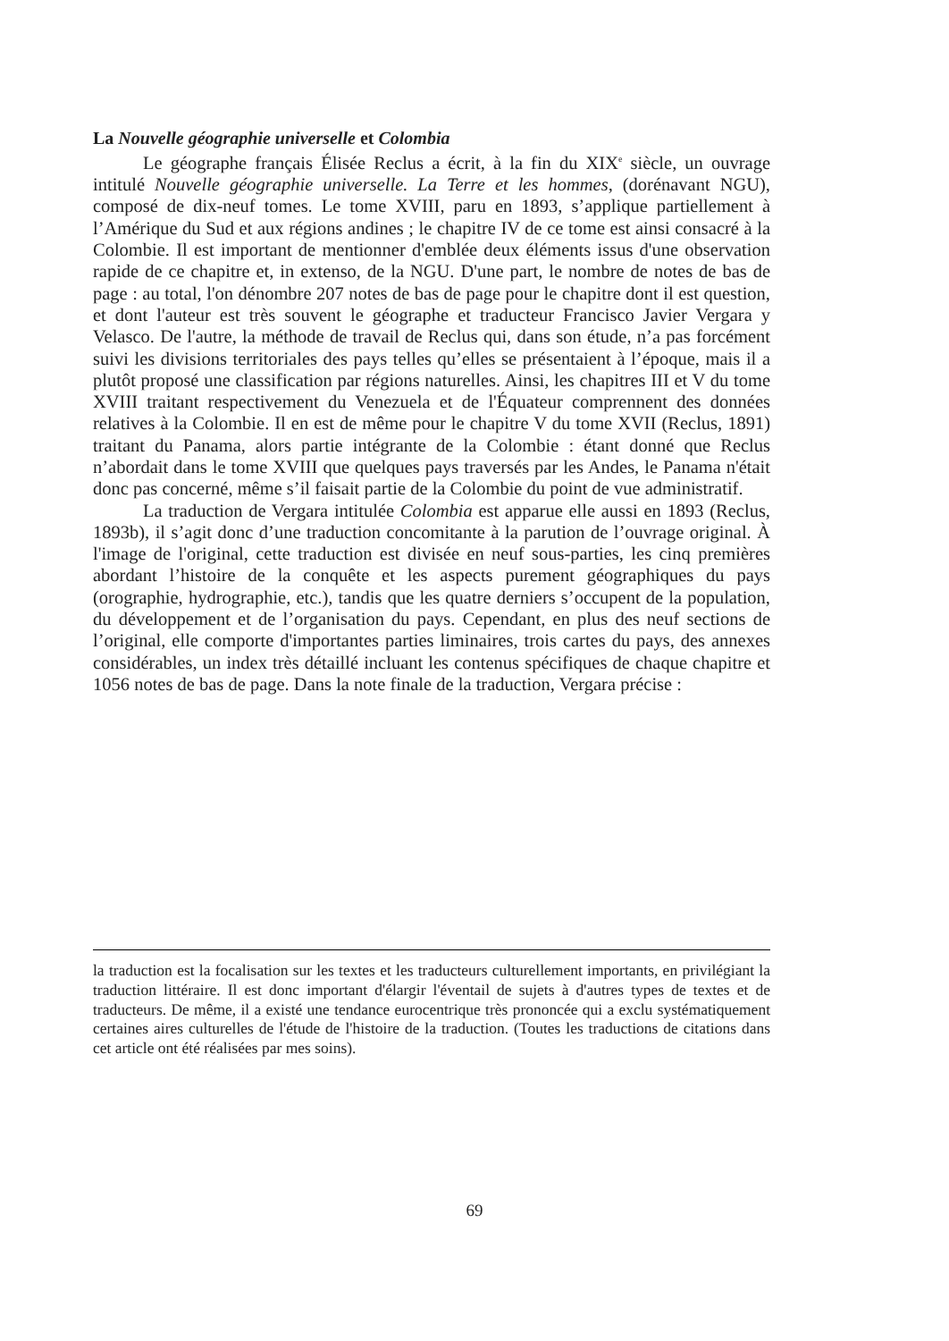La Nouvelle géographie universelle et Colombia
Le géographe français Élisée Reclus a écrit, à la fin du XIX<sup>e</sup> siècle, un ouvrage intitulé Nouvelle géographie universelle. La Terre et les hommes, (dorénavant NGU), composé de dix-neuf tomes. Le tome XVIII, paru en 1893, s’applique partiellement à l’Amérique du Sud et aux régions andines ; le chapitre IV de ce tome est ainsi consacré à la Colombie. Il est important de mentionner d'emblée deux éléments issus d'une observation rapide de ce chapitre et, in extenso, de la NGU. D'une part, le nombre de notes de bas de page : au total, l'on dénombre 207 notes de bas de page pour le chapitre dont il est question, et dont l'auteur est très souvent le géographe et traducteur Francisco Javier Vergara y Velasco. De l'autre, la méthode de travail de Reclus qui, dans son étude, n’a pas forcément suivi les divisions territoriales des pays telles qu’elles se présentaient à l’époque, mais il a plutôt proposé une classification par régions naturelles. Ainsi, les chapitres III et V du tome XVIII traitant respectivement du Venezuela et de l'Équateur comprennent des données relatives à la Colombie. Il en est de même pour le chapitre V du tome XVII (Reclus, 1891) traitant du Panama, alors partie intégrante de la Colombie : étant donné que Reclus n’abordait dans le tome XVIII que quelques pays traversés par les Andes, le Panama n'était donc pas concerné, même s’il faisait partie de la Colombie du point de vue administratif.
La traduction de Vergara intitulée Colombia est apparue elle aussi en 1893 (Reclus, 1893b), il s’agit donc d’une traduction concomitante à la parution de l’ouvrage original. À l'image de l'original, cette traduction est divisée en neuf sous-parties, les cinq premières abordant l’histoire de la conquête et les aspects purement géographiques du pays (orographie, hydrographie, etc.), tandis que les quatre derniers s’occupent de la population, du développement et de l’organisation du pays. Cependant, en plus des neuf sections de l’original, elle comporte d'importantes parties liminaires, trois cartes du pays, des annexes considérables, un index très détaillé incluant les contenus spécifiques de chaque chapitre et 1056 notes de bas de page. Dans la note finale de la traduction, Vergara précise :
la traduction est la focalisation sur les textes et les traducteurs culturellement importants, en privilégiant la traduction littéraire. Il est donc important d'élargir l'éventail de sujets à d'autres types de textes et de traducteurs. De même, il a existé une tendance eurocentrique très prononcée qui a exclu systématiquement certaines aires culturelles de l'étude de l'histoire de la traduction. (Toutes les traductions de citations dans cet article ont été réalisées par mes soins).
69